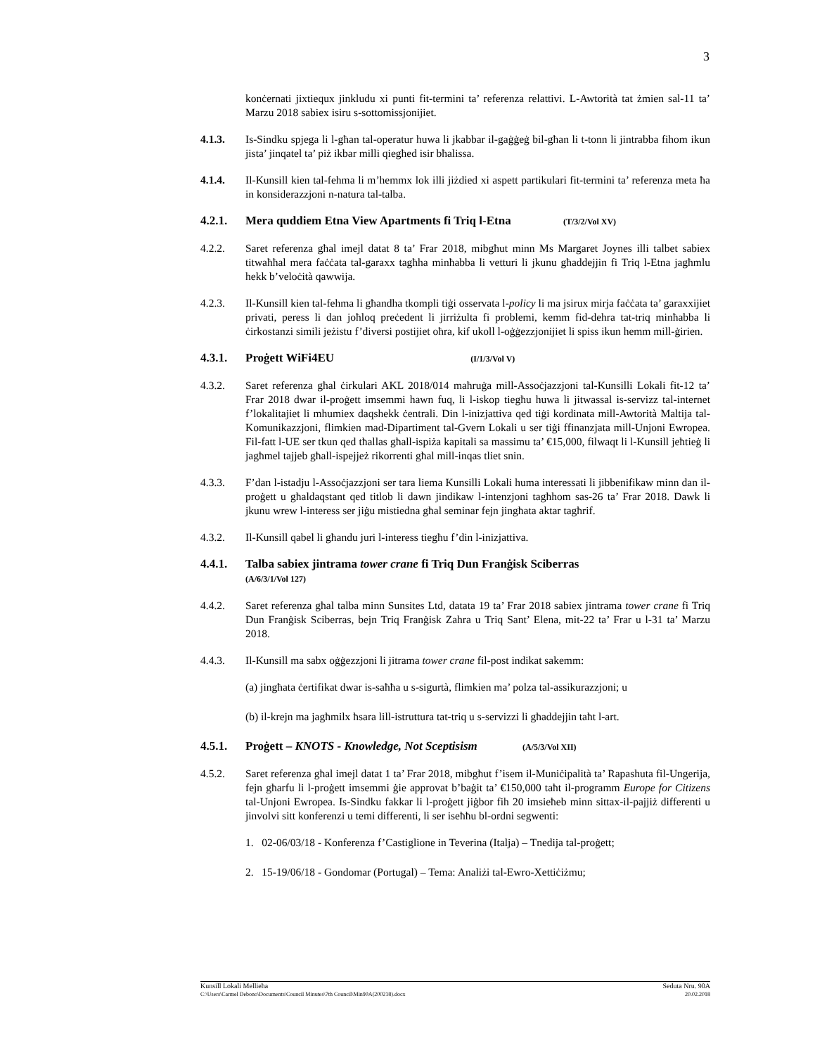3
konċernati jixtiequx jinkludu xi punti fit-termini ta’ referenza relattivi. L-Awtorità tat żmien sal-11 ta’ Marzu 2018 sabiex isiru s-sottomissjonijiet.
4.1.3. Is-Sindku spjega li l-għan tal-operatur huwa li jkabbar il-gaġġeġ bil-għan li t-tonn li jintrabba fihom ikun jista’ jinqatel ta’ piż ikbar milli qiegħed isir bħalissa.
4.1.4. Il-Kunsill kien tal-fehma li m’hemmx lok illi jiżdied xi aspett partikulari fit-termini ta’ referenza meta ħa in konsiderazzjoni n-natura tal-talba.
4.2.1. Mera quddiem Etna View Apartments fi Triq l-Etna (T/3/2/Vol XV)
4.2.2. Saret referenza għal imejl datat 8 ta’ Frar 2018, mibgħut minn Ms Margaret Joynes illi talbet sabiex titwaħħal mera faċċata tal-garaxx tagħha minħabba li vetturi li jkunu għaddejjin fi Triq l-Etna jagħmlu hekk b’veloċità qawwija.
4.2.3. Il-Kunsill kien tal-fehma li għandha tkompli tiġi osservata l-policy li ma jsirux mirja faċċata ta’ garaxxijiet privati, peress li dan joħloq preċedent li jirriżulta fi problemi, kemm fid-dehra tat-triq minħabba li ċirkostanzi simili jeżistu f’diversi postijiet oħra, kif ukoll l-oġġezzjonijiet li spiss ikun hemm mill-ġirien.
4.3.1. Proġett WiFi4EU (I/1/3/Vol V)
4.3.2. Saret referenza għal ċirkulari AKL 2018/014 maħruġa mill-Assoċjazzjoni tal-Kunsilli Lokali fit-12 ta’ Frar 2018 dwar il-proġett imsemmi hawn fuq, li l-iskop tiegħu huwa li jitwassal is-servizz tal-internet f’lokalitajiet li mhumiex daqshekk ċentrali. Din l-inizjattiva qed tiġi kordinata mill-Awtorità Maltija tal-Komunikazzjoni, flimkien mad-Dipartiment tal-Gvern Lokali u ser tiġi ffinanzjata mill-Unjoni Ewropea. Fil-fatt l-UE ser tkun qed tħallas għall-ispiża kapitali sa massimu ta’ €15,000, filwaqt li l-Kunsill jeħtieġ li jagħmel tajjeb għall-ispejjeż rikorrenti għal mill-inqas tliet snin.
4.3.3. F’dan l-istadju l-Assoċjazzjoni ser tara liema Kunsilli Lokali huma interessati li jibbenifikaw minn dan il-proġett u għaldaqstant qed titlob li dawn jindikaw l-intenzjoni tagħhom sas-26 ta’ Frar 2018. Dawk li jkunu wrew l-interess ser jiġu mistiedna għal seminar fejn jingħata aktar tagħrif.
4.3.2. Il-Kunsill qabel li għandu juri l-interess tiegħu f’din l-inizjattiva.
4.4.1. Talba sabiex jintrama tower crane fi Triq Dun Franġisk Sciberras
(A/6/3/1/Vol 127)
4.4.2. Saret referenza għal talba minn Sunsites Ltd, datata 19 ta’ Frar 2018 sabiex jintrama tower crane fi Triq Dun Franġisk Sciberras, bejn Triq Franġisk Zahra u Triq Sant’ Elena, mit-22 ta’ Frar u l-31 ta’ Marzu 2018.
4.4.3. Il-Kunsill ma sabx oġġezzjoni li jitrama tower crane fil-post indikat sakemm:
(a) jingħata ċertifikat dwar is-saħħa u s-sigurtà, flimkien ma’ polza tal-assikurazzjoni; u
(b) il-krejn ma jagħmilx ħsara lill-istruttura tat-triq u s-servizzi li għaddejjin taħt l-art.
4.5.1. Proġett – KNOTS - Knowledge, Not Sceptisism (A/5/3/Vol XII)
4.5.2. Saret referenza għal imejl datat 1 ta’ Frar 2018, mibgħut f’isem il-Muniċipalità ta’ Rapashuta fil-Ungerija, fejn għarfu li l-proġett imsemmi ġie approvat b’baġit ta’ €150,000 taħt il-programm Europe for Citizens tal-Unjoni Ewropea. Is-Sindku fakkar li l-proġett jiġbor fih 20 imsieħeb minn sittax-il-pajjiż differenti u jinvolvi sitt konferenzi u temi differenti, li ser iseħħu bl-ordni segwenti:
1. 02-06/03/18 - Konferenza f’Castiglione in Teverina (Italja) – Tnedija tal-proġett;
2. 15-19/06/18 - Gondomar (Portugal) – Tema: Analiżi tal-Ewro-Xettiċiżmu;
Kunsill Lokali Mellieħa Seduta Nru. 90A
C:\Users\Carmel Debono\Documents\Council Minutes\7th Council\Min90A(200218).docx 20.02.2018